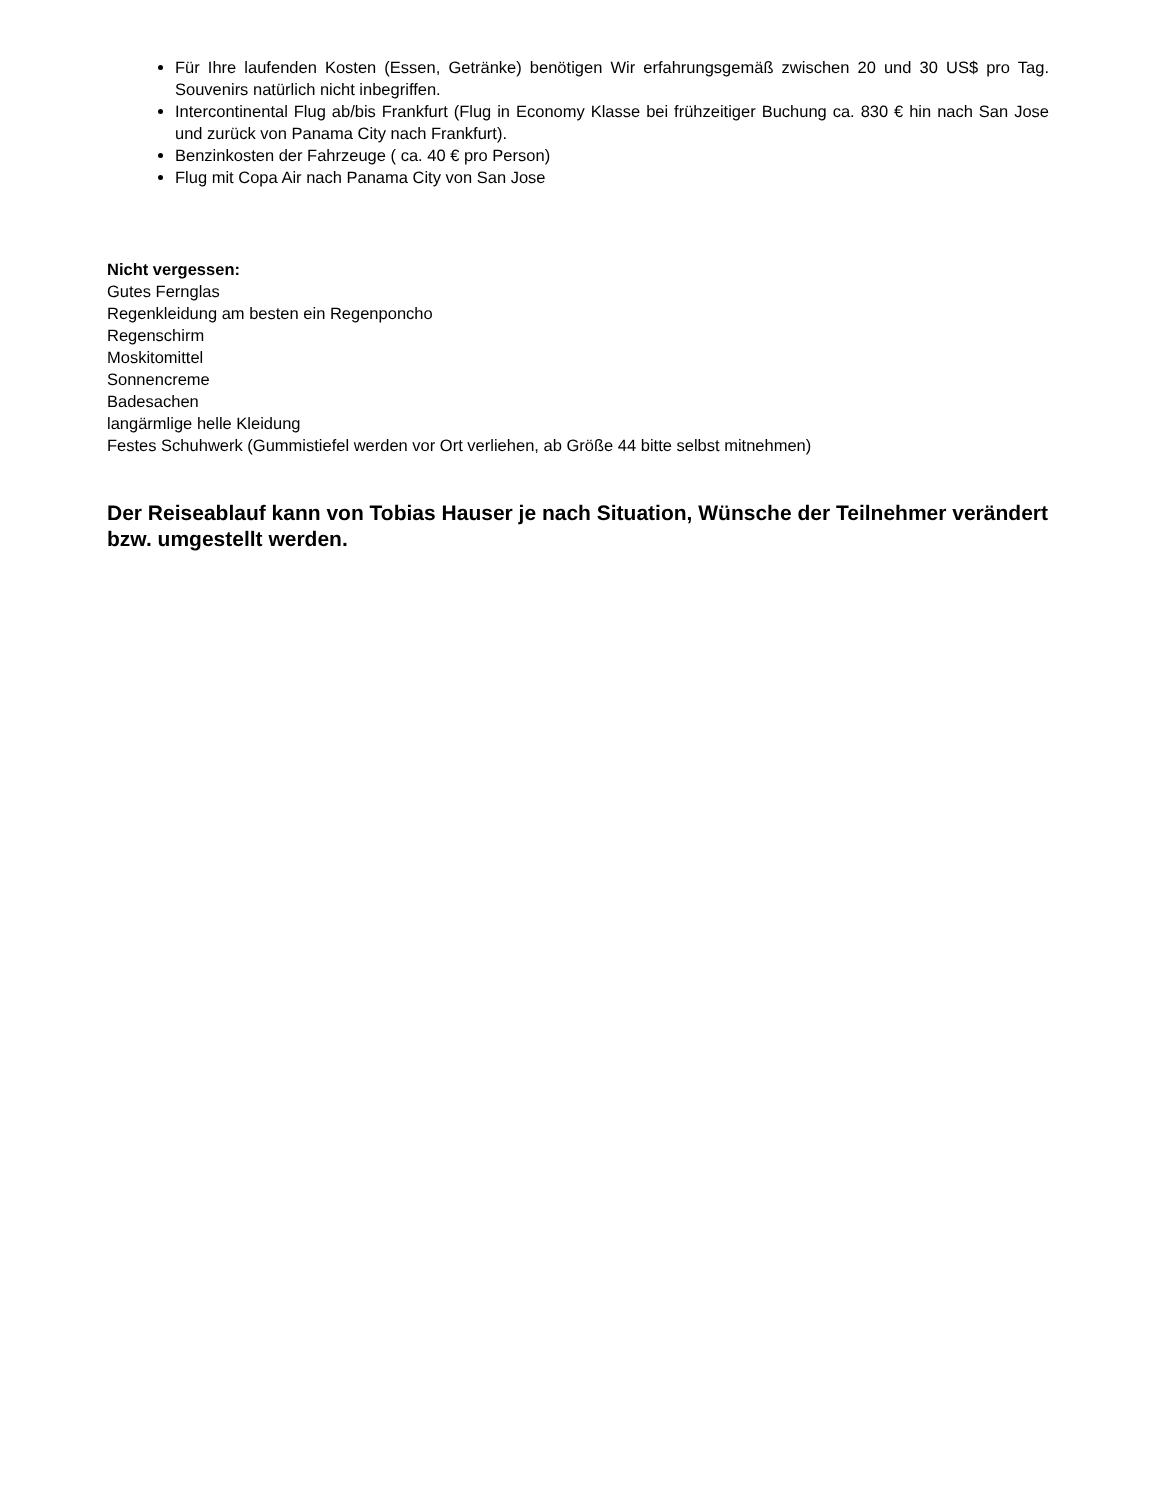Für Ihre laufenden Kosten (Essen, Getränke) benötigen Wir erfahrungsgemäß zwischen 20 und 30 US$ pro Tag. Souvenirs natürlich nicht inbegriffen.
Intercontinental Flug ab/bis Frankfurt (Flug in Economy Klasse bei frühzeitiger Buchung ca. 830 € hin nach San Jose und zurück von Panama City nach Frankfurt).
Benzinkosten der Fahrzeuge ( ca. 40 € pro Person)
Flug mit Copa Air nach Panama City von San Jose
Nicht vergessen:
Gutes Fernglas
Regenkleidung am besten ein Regenponcho
Regenschirm
Moskitomittel
Sonnencreme
Badesachen
langärmlige helle Kleidung
Festes Schuhwerk (Gummistiefel werden vor Ort verliehen, ab Größe 44 bitte selbst mitnehmen)
Der Reiseablauf kann von Tobias Hauser je nach Situation, Wünsche der Teilnehmer verändert bzw. umgestellt werden.